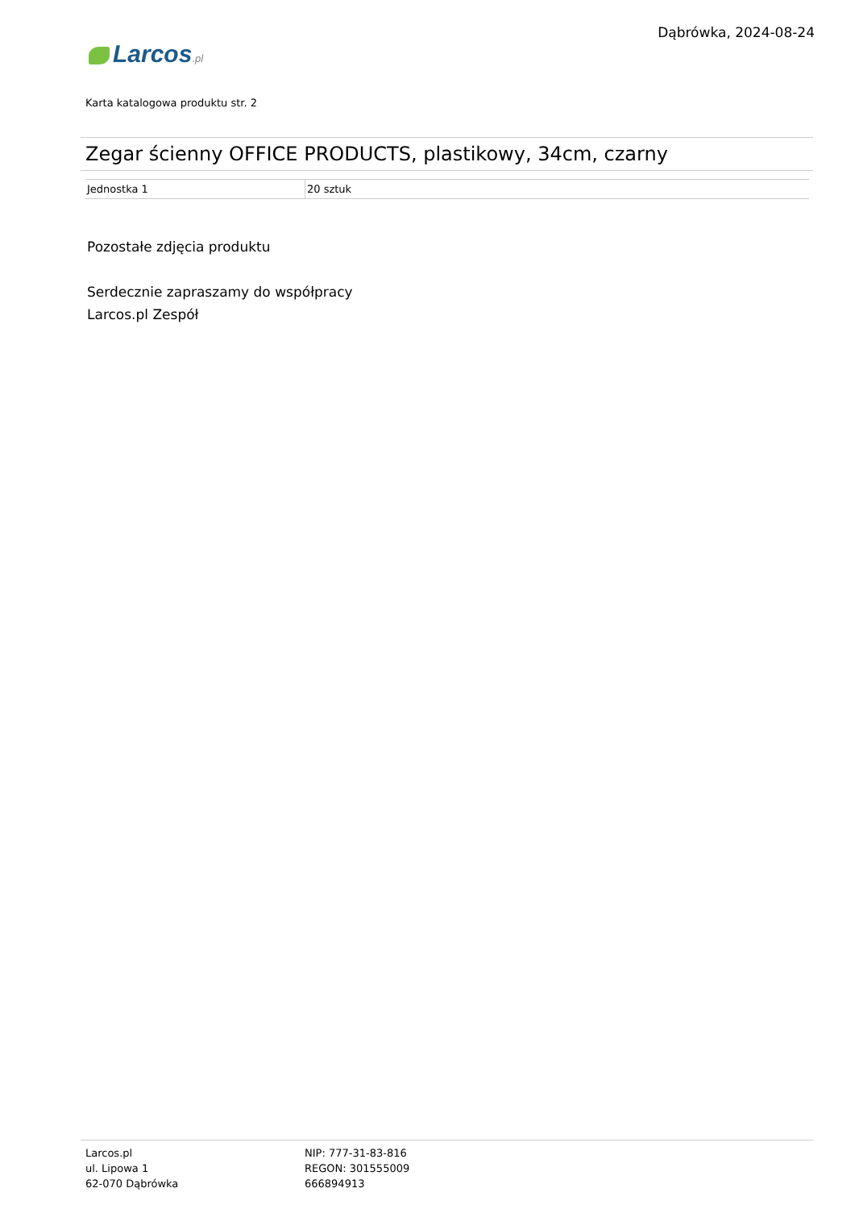Dąbrówka, 2024-08-24
Larcos.pl
Karta katalogowa produktu str. 2
Zegar ścienny OFFICE PRODUCTS, plastikowy, 34cm, czarny
| Jednostka 1 | 20 sztuk |
Pozostałe zdjęcia produktu
Serdecznie zapraszamy do współpracy
Larcos.pl Zespół
Larcos.pl
ul. Lipowa 1
62-070 Dąbrówka
NIP: 777-31-83-816
REGON: 301555009
666894913